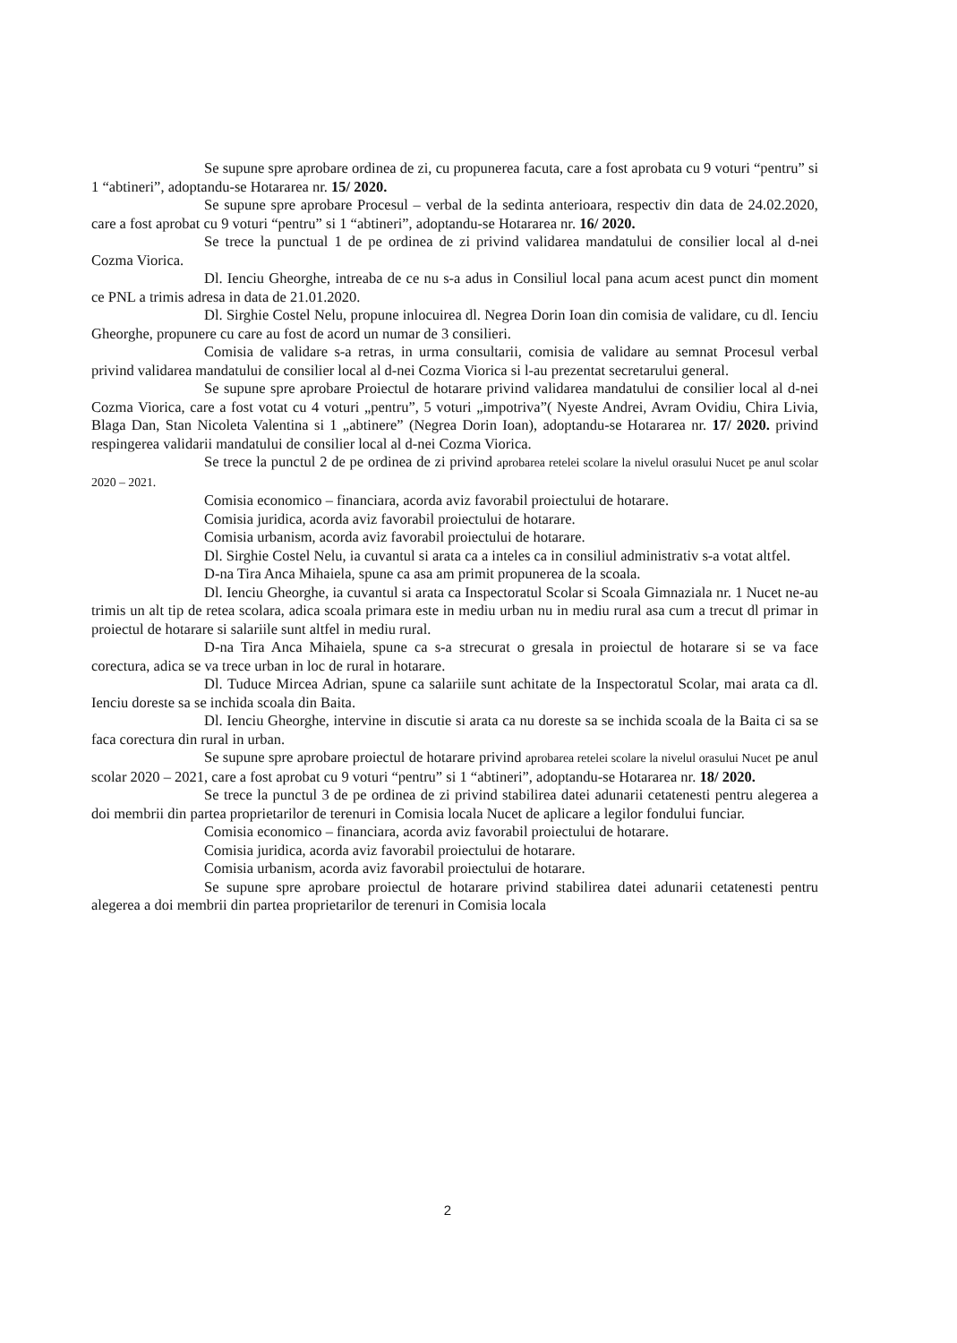Se supune spre aprobare ordinea de zi, cu propunerea facuta, care a fost aprobata cu 9 voturi “pentru” si 1 “abtineri”, adoptandu-se Hotararea nr. 15/ 2020.
Se supune spre aprobare Procesul – verbal de la sedinta anterioara, respectiv din data de 24.02.2020, care a fost aprobat cu 9 voturi “pentru” si 1 “abtineri”, adoptandu-se Hotararea nr. 16/ 2020.
Se trece la punctual 1 de pe ordinea de zi privind validarea mandatului de consilier local al d-nei Cozma Viorica.
Dl. Ienciu Gheorghe, intreaba de ce nu s-a adus in Consiliul local pana acum acest punct din moment ce PNL a trimis adresa in data de 21.01.2020.
Dl. Sirghie Costel Nelu, propune inlocuirea dl. Negrea Dorin Ioan din comisia de validare, cu dl. Ienciu Gheorghe, propunere cu care au fost de acord un numar de 3 consilieri.
Comisia de validare s-a retras, in urma consultarii, comisia de validare au semnat Procesul verbal privind validarea mandatului de consilier local al d-nei Cozma Viorica si l-au prezentat secretarului general.
Se supune spre aprobare Proiectul de hotarare privind validarea mandatului de consilier local al d-nei Cozma Viorica, care a fost votat cu 4 voturi „pentru”, 5 voturi „impotriva”( Nyeste Andrei, Avram Ovidiu, Chira Livia, Blaga Dan, Stan Nicoleta Valentina si 1 „abtinere” (Negrea Dorin Ioan), adoptandu-se Hotararea nr. 17/ 2020. privind respingerea validarii mandatului de consilier local al d-nei Cozma Viorica.
Se trece la punctul 2 de pe ordinea de zi privind aprobarea retelei scolare la nivelul orasului Nucet pe anul scolar 2020 – 2021.
Comisia economico – financiara, acorda aviz favorabil proiectului de hotarare.
Comisia juridica, acorda aviz favorabil proiectului de hotarare.
Comisia urbanism, acorda aviz favorabil proiectului de hotarare.
Dl. Sirghie Costel Nelu, ia cuvantul si arata ca a inteles ca in consiliul administrativ s-a votat altfel.
D-na Tira Anca Mihaiela, spune ca asa am primit propunerea de la scoala.
Dl. Ienciu Gheorghe, ia cuvantul si arata ca Inspectoratul Scolar si Scoala Gimnaziala nr. 1 Nucet ne-au trimis un alt tip de retea scolara, adica scoala primara este in mediu urban nu in mediu rural asa cum a trecut dl primar in proiectul de hotarare si salariile sunt altfel in mediu rural.
D-na Tira Anca Mihaiela, spune ca s-a strecurat o gresala in proiectul de hotarare si se va face corectura, adica se va trece urban in loc de rural in hotarare.
Dl. Tuduce Mircea Adrian, spune ca salariile sunt achitate de la Inspectoratul Scolar, mai arata ca dl. Ienciu doreste sa se inchida scoala din Baita.
Dl. Ienciu Gheorghe, intervine in discutie si arata ca nu doreste sa se inchida scoala de la Baita ci sa se faca corectura din rural in urban.
Se supune spre aprobare proiectul de hotarare privind aprobarea retelei scolare la nivelul orasului Nucet pe anul scolar 2020 – 2021, care a fost aprobat cu 9 voturi “pentru” si 1 “abtineri”, adoptandu-se Hotararea nr. 18/ 2020.
Se trece la punctul 3 de pe ordinea de zi privind stabilirea datei adunarii cetatenesti pentru alegerea a doi membrii din partea proprietarilor de terenuri in Comisia locala Nucet de aplicare a legilor fondului funciar.
Comisia economico – financiara, acorda aviz favorabil proiectului de hotarare.
Comisia juridica, acorda aviz favorabil proiectului de hotarare.
Comisia urbanism, acorda aviz favorabil proiectului de hotarare.
Se supune spre aprobare proiectul de hotarare privind stabilirea datei adunarii cetatenesti pentru alegerea a doi membrii din partea proprietarilor de terenuri in Comisia locala
2